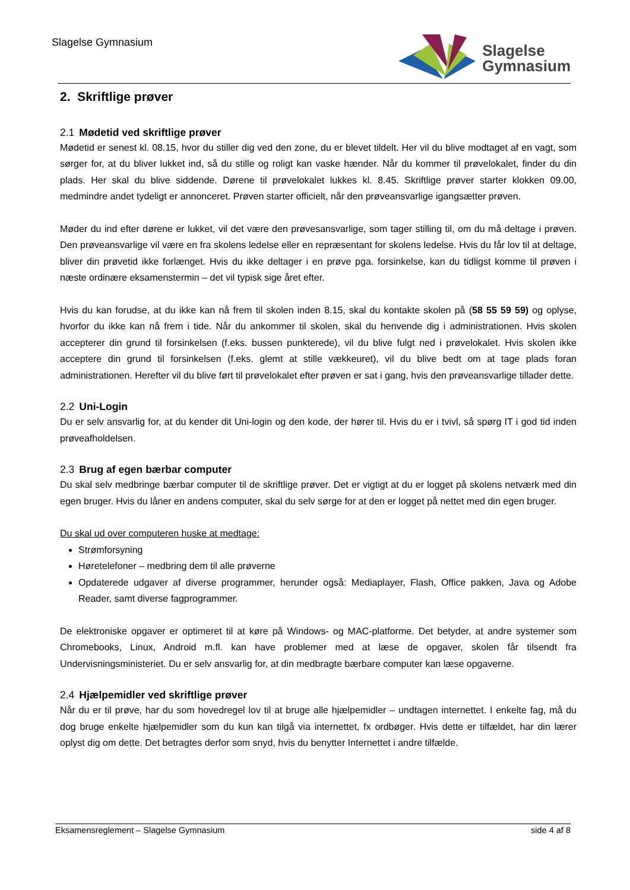Slagelse Gymnasium
Slagelse
Gymnasium
2. Skriftlige prøver
2.1 Mødetid ved skriftlige prøver
Mødetid er senest kl. 08.15, hvor du stiller dig ved den zone, du er blevet tildelt. Her vil du blive modtaget af en vagt, som sørger for, at du bliver lukket ind, så du stille og roligt kan vaske hænder. Når du kommer til prøvelokalet, finder du din plads. Her skal du blive siddende. Dørene til prøvelokalet lukkes kl. 8.45. Skriftlige prøver starter klokken 09.00, medmindre andet tydeligt er annonceret. Prøven starter officielt, når den prøveansvarlige igangsætter prøven.
Møder du ind efter dørene er lukket, vil det være den prøvesansvarlige, som tager stilling til, om du må deltage i prøven. Den prøveansvarlige vil være en fra skolens ledelse eller en repræsentant for skolens ledelse. Hvis du får lov til at deltage, bliver din prøvetid ikke forlænget. Hvis du ikke deltager i en prøve pga. forsinkelse, kan du tidligst komme til prøven i næste ordinære eksamenstermin – det vil typisk sige året efter.
Hvis du kan forudse, at du ikke kan nå frem til skolen inden 8.15, skal du kontakte skolen på (58 55 59 59) og oplyse, hvorfor du ikke kan nå frem i tide. Når du ankommer til skolen, skal du henvende dig i administrationen. Hvis skolen accepterer din grund til forsinkelsen (f.eks. bussen punkterede), vil du blive fulgt ned i prøvelokalet. Hvis skolen ikke acceptere din grund til forsinkelsen (f.eks. glemt at stille vækkeuret), vil du blive bedt om at tage plads foran administrationen. Herefter vil du blive ført til prøvelokalet efter prøven er sat i gang, hvis den prøveansvarlige tillader dette.
2.2 Uni-Login
Du er selv ansvarlig for, at du kender dit Uni-login og den kode, der hører til. Hvis du er i tvivl, så spørg IT i god tid inden prøveafholdelsen.
2.3 Brug af egen bærbar computer
Du skal selv medbringe bærbar computer til de skriftlige prøver. Det er vigtigt at du er logget på skolens netværk med din egen bruger. Hvis du låner en andens computer, skal du selv sørge for at den er logget på nettet med din egen bruger.
Du skal ud over computeren huske at medtage:
Strømforsyning
Høretelefoner – medbring dem til alle prøverne
Opdaterede udgaver af diverse programmer, herunder også: Mediaplayer, Flash, Office pakken, Java og Adobe Reader, samt diverse fagprogrammer.
De elektroniske opgaver er optimeret til at køre på Windows- og MAC-platforme. Det betyder, at andre systemer som Chromebooks, Linux, Android m.fl. kan have problemer med at læse de opgaver, skolen får tilsendt fra Undervisningsministeriet. Du er selv ansvarlig for, at din medbragte bærbare computer kan læse opgaverne.
2.4 Hjælpemidler ved skriftlige prøver
Når du er til prøve, har du som hovedregel lov til at bruge alle hjælpemidler – undtagen internettet. I enkelte fag, må du dog bruge enkelte hjælpemidler som du kun kan tilgå via internettet, fx ordbøger. Hvis dette er tilfældet, har din lærer oplyst dig om dette. Det betragtes derfor som snyd, hvis du benytter Internettet i andre tilfælde.
Eksamensreglement – Slagelse Gymnasium side 4 af 8